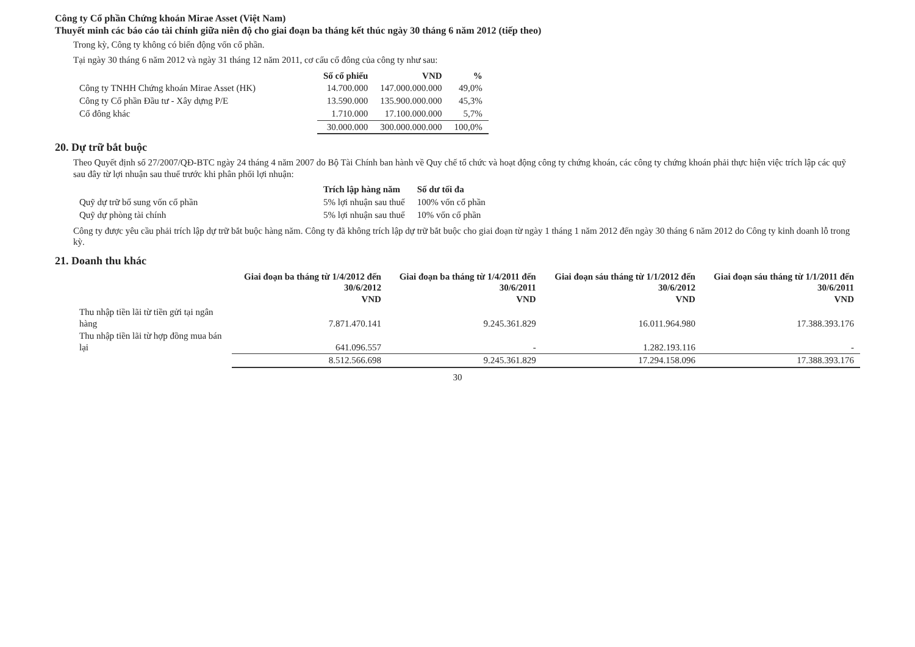Công ty Cổ phần Chứng khoán Mirae Asset (Việt Nam)
Thuyết minh các báo cáo tài chính giữa niên độ cho giai đoạn ba tháng kết thúc ngày 30 tháng 6 năm 2012 (tiếp theo)
Trong kỳ, Công ty không có biến động vốn cổ phần.
Tại ngày 30 tháng 6 năm 2012 và ngày 31 tháng 12 năm 2011, cơ cấu cổ đông của công ty như sau:
| | Số cổ phiếu | VND | % |
| --- | --- | --- | --- |
| Công ty TNHH Chứng khoán Mirae Asset (HK) | 14.700.000 | 147.000.000.000 | 49,0% |
| Công ty Cổ phần Đầu tư - Xây dựng P/E | 13.590.000 | 135.900.000.000 | 45,3% |
| Cổ đông khác | 1.710.000 | 17.100.000.000 | 5,7% |
| | 30.000.000 | 300.000.000.000 | 100,0% |
20. Dự trữ bắt buộc
Theo Quyết định số 27/2007/QĐ-BTC ngày 24 tháng 4 năm 2007 do Bộ Tài Chính ban hành về Quy chế tổ chức và hoạt động công ty chứng khoán, các công ty chứng khoán phải thực hiện việc trích lập các quỹ sau đây từ lợi nhuận sau thuế trước khi phân phối lợi nhuận:
| | Trích lập hàng năm | Số dư tối đa |
| --- | --- | --- |
| Quỹ dự trữ bổ sung vốn cổ phần | 5% lợi nhuận sau thuế | 100% vốn cổ phần |
| Quỹ dự phòng tài chính | 5% lợi nhuận sau thuế | 10% vốn cổ phần |
Công ty được yêu cầu phải trích lập dự trữ bắt buộc hàng năm. Công ty đã không trích lập dự trữ bắt buộc cho giai đoạn từ ngày 1 tháng 1 năm 2012 đến ngày 30 tháng 6 năm 2012 do Công ty kinh doanh lỗ trong kỳ.
21. Doanh thu khác
| | Giai đoạn ba tháng từ 1/4/2012 đến 30/6/2012 VND | Giai đoạn ba tháng từ 1/4/2011 đến 30/6/2011 VND | Giai đoạn sáu tháng từ 1/1/2012 đến 30/6/2012 VND | Giai đoạn sáu tháng từ 1/1/2011 đến 30/6/2011 VND |
| --- | --- | --- | --- | --- |
| Thu nhập tiền lãi từ tiền gửi tại ngân hàng | 7.871.470.141 | 9.245.361.829 | 16.011.964.980 | 17.388.393.176 |
| Thu nhập tiền lãi từ hợp đồng mua bán lại | 641.096.557 | - | 1.282.193.116 | - |
| | 8.512.566.698 | 9.245.361.829 | 17.294.158.096 | 17.388.393.176 |
30